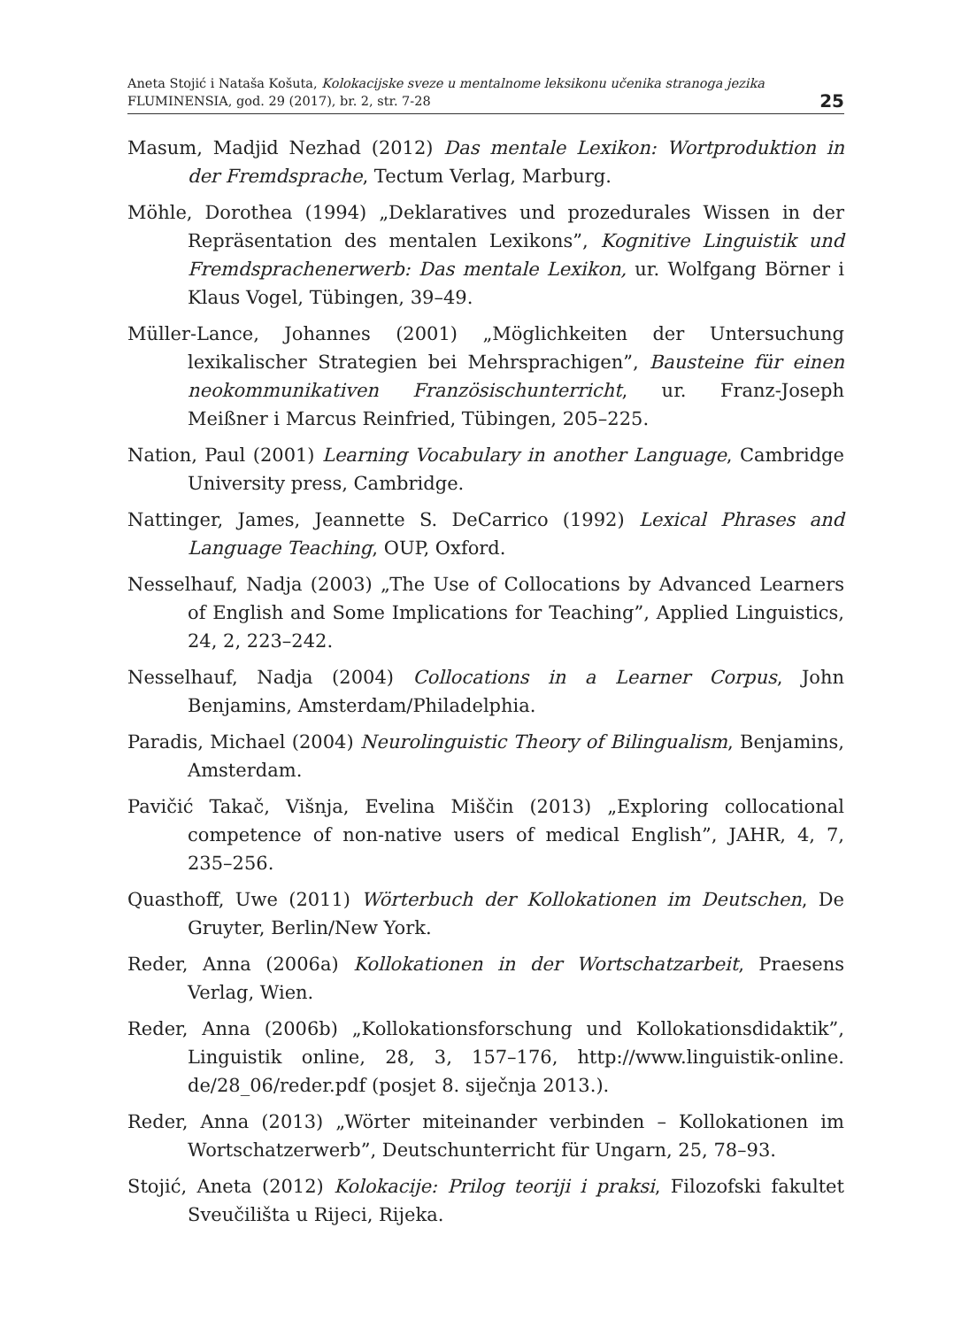Aneta Stojić i Nataša Košuta, Kolokacijske sveze u mentalnome leksikonu učenika stranoga jezika
FLUMINENSIA, god. 29 (2017), br. 2, str. 7-28
25
Masum, Madjid Nezhad (2012) Das mentale Lexikon: Wortproduktion in der Fremdsprache, Tectum Verlag, Marburg.
Möhle, Dorothea (1994) „Deklaratives und prozedurales Wissen in der Repräsentation des mentalen Lexikons”, Kognitive Linguistik und Fremdsprachenerwerb: Das mentale Lexikon, ur. Wolfgang Börner i Klaus Vogel, Tübingen, 39–49.
Müller-Lance, Johannes (2001) „Möglichkeiten der Untersuchung lexikalischer Strategien bei Mehrsprachigen”, Bausteine für einen neokommunikativen Französischunterricht, ur. Franz-Joseph Meißner i Marcus Reinfried, Tübingen, 205–225.
Nation, Paul (2001) Learning Vocabulary in another Language, Cambridge University press, Cambridge.
Nattinger, James, Jeannette S. DeCarrico (1992) Lexical Phrases and Language Teaching, OUP, Oxford.
Nesselhauf, Nadja (2003) „The Use of Collocations by Advanced Learners of English and Some Implications for Teaching”, Applied Linguistics, 24, 2, 223–242.
Nesselhauf, Nadja (2004) Collocations in a Learner Corpus, John Benjamins, Amsterdam/Philadelphia.
Paradis, Michael (2004) Neurolinguistic Theory of Bilingualism, Benjamins, Amsterdam.
Pavičić Takač, Višnja, Evelina Miščin (2013) „Exploring collocational competence of non-native users of medical English”, JAHR, 4, 7, 235–256.
Quasthoff, Uwe (2011) Wörterbuch der Kollokationen im Deutschen, De Gruyter, Berlin/New York.
Reder, Anna (2006a) Kollokationen in der Wortschatzarbeit, Praesens Verlag, Wien.
Reder, Anna (2006b) „Kollokationsforschung und Kollokationsdidaktik”, Linguistik online, 28, 3, 157–176, http://www.linguistik-online. de/28_06/reder.pdf (posjet 8. siječnja 2013.).
Reder, Anna (2013) „Wörter miteinander verbinden – Kollokationen im Wortschatzerwerb”, Deutschunterricht für Ungarn, 25, 78–93.
Stojić, Aneta (2012) Kolokacije: Prilog teoriji i praksi, Filozofski fakultet Sveučilišta u Rijeci, Rijeka.